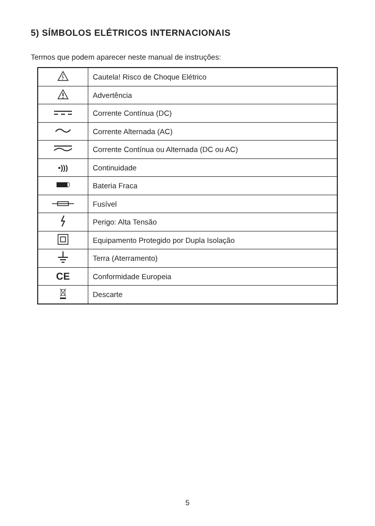5) SÍMBOLOS ELÉTRICOS INTERNACIONAIS
Termos que podem aparecer neste manual de instruções:
| | Cautela! Risco de Choque Elétrico |
| | Advertência |
| | Corrente Contínua (DC) |
| | Corrente Alternada (AC) |
| | Corrente Contínua ou Alternada (DC ou AC) |
| •))) | Continuidade |
| | Bateria Fraca |
| | Fusível |
| | Perigo: Alta Tensão |
| | Equipamento Protegido por Dupla Isolação |
| | Terra (Aterramento) |
| CE | Conformidade Europeia |
| | Descarte |
5